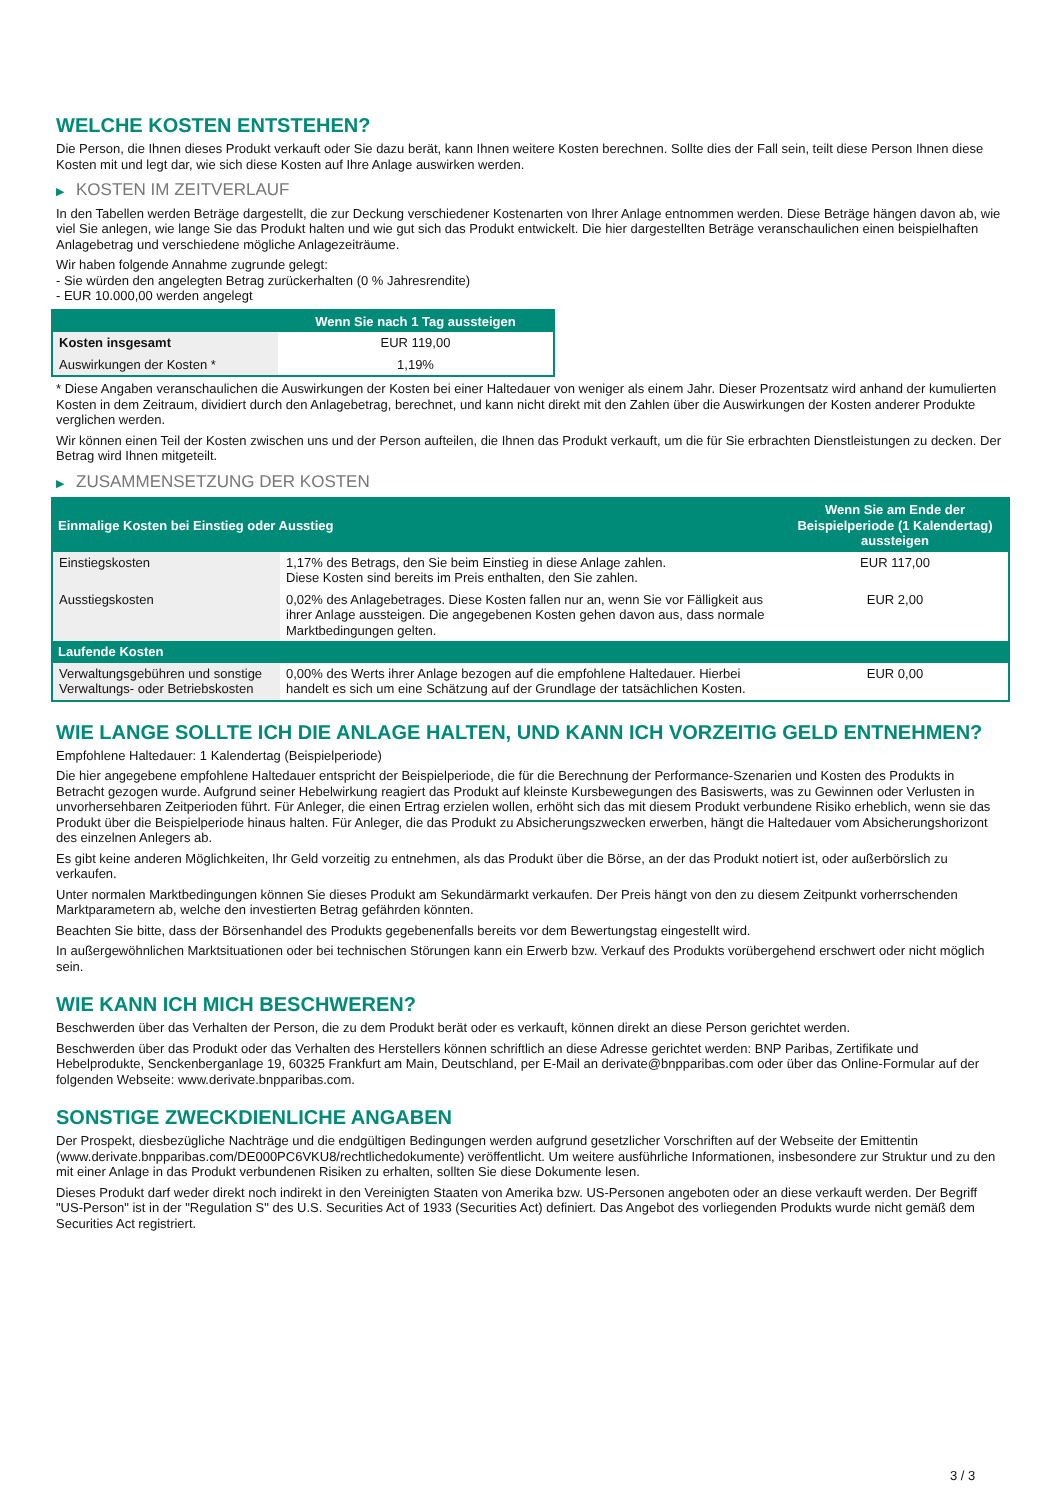WELCHE KOSTEN ENTSTEHEN?
Die Person, die Ihnen dieses Produkt verkauft oder Sie dazu berät, kann Ihnen weitere Kosten berechnen. Sollte dies der Fall sein, teilt diese Person Ihnen diese Kosten mit und legt dar, wie sich diese Kosten auf Ihre Anlage auswirken werden.
▶ KOSTEN IM ZEITVERLAUF
In den Tabellen werden Beträge dargestellt, die zur Deckung verschiedener Kostenarten von Ihrer Anlage entnommen werden. Diese Beträge hängen davon ab, wie viel Sie anlegen, wie lange Sie das Produkt halten und wie gut sich das Produkt entwickelt. Die hier dargestellten Beträge veranschaulichen einen beispielhaften Anlagebetrag und verschiedene mögliche Anlagezeiträume.
Wir haben folgende Annahme zugrunde gelegt:
- Sie würden den angelegten Betrag zurückerhalten (0 % Jahresrendite)
- EUR 10.000,00 werden angelegt
| | Wenn Sie nach 1 Tag aussteigen |
| --- | --- |
| Kosten insgesamt | EUR 119,00 |
| Auswirkungen der Kosten * | 1,19% |
* Diese Angaben veranschaulichen die Auswirkungen der Kosten bei einer Haltedauer von weniger als einem Jahr. Dieser Prozentsatz wird anhand der kumulierten Kosten in dem Zeitraum, dividiert durch den Anlagebetrag, berechnet, und kann nicht direkt mit den Zahlen über die Auswirkungen der Kosten anderer Produkte verglichen werden.
Wir können einen Teil der Kosten zwischen uns und der Person aufteilen, die Ihnen das Produkt verkauft, um die für Sie erbrachten Dienstleistungen zu decken. Der Betrag wird Ihnen mitgeteilt.
▶ ZUSAMMENSETZUNG DER KOSTEN
| Einmalige Kosten bei Einstieg oder Ausstieg | | Wenn Sie am Ende der Beispielperiode (1 Kalendertag) aussteigen |
| --- | --- | --- |
| Einstiegskosten | 1,17% des Betrags, den Sie beim Einstieg in diese Anlage zahlen. Diese Kosten sind bereits im Preis enthalten, den Sie zahlen. | EUR 117,00 |
| Ausstiegskosten | 0,02% des Anlagebetrages. Diese Kosten fallen nur an, wenn Sie vor Fälligkeit aus ihrer Anlage aussteigen. Die angegebenen Kosten gehen davon aus, dass normale Marktbedingungen gelten. | EUR 2,00 |
| Laufende Kosten | | |
| Verwaltungsgebühren und sonstige Verwaltungs- oder Betriebskosten | 0,00% des Werts ihrer Anlage bezogen auf die empfohlene Haltedauer. Hierbei handelt es sich um eine Schätzung auf der Grundlage der tatsächlichen Kosten. | EUR 0,00 |
WIE LANGE SOLLTE ICH DIE ANLAGE HALTEN, UND KANN ICH VORZEITIG GELD ENTNEHMEN?
Empfohlene Haltedauer: 1 Kalendertag (Beispielperiode)
Die hier angegebene empfohlene Haltedauer entspricht der Beispielperiode, die für die Berechnung der Performance-Szenarien und Kosten des Produkts in Betracht gezogen wurde. Aufgrund seiner Hebelwirkung reagiert das Produkt auf kleinste Kursbewegungen des Basiswerts, was zu Gewinnen oder Verlusten in unvorhersehbaren Zeitperioden führt. Für Anleger, die einen Ertrag erzielen wollen, erhöht sich das mit diesem Produkt verbundene Risiko erheblich, wenn sie das Produkt über die Beispielperiode hinaus halten. Für Anleger, die das Produkt zu Absicherungszwecken erwerben, hängt die Haltedauer vom Absicherungshorizont des einzelnen Anlegers ab.
Es gibt keine anderen Möglichkeiten, Ihr Geld vorzeitig zu entnehmen, als das Produkt über die Börse, an der das Produkt notiert ist, oder außerbörslich zu verkaufen.
Unter normalen Marktbedingungen können Sie dieses Produkt am Sekundärmarkt verkaufen. Der Preis hängt von den zu diesem Zeitpunkt vorherrschenden Marktparametern ab, welche den investierten Betrag gefährden könnten.
Beachten Sie bitte, dass der Börsenhandel des Produkts gegebenenfalls bereits vor dem Bewertungstag eingestellt wird.
In außergewöhnlichen Marktsituationen oder bei technischen Störungen kann ein Erwerb bzw. Verkauf des Produkts vorübergehend erschwert oder nicht möglich sein.
WIE KANN ICH MICH BESCHWEREN?
Beschwerden über das Verhalten der Person, die zu dem Produkt berät oder es verkauft, können direkt an diese Person gerichtet werden.
Beschwerden über das Produkt oder das Verhalten des Herstellers können schriftlich an diese Adresse gerichtet werden: BNP Paribas, Zertifikate und Hebelprodukte, Senckenberganlage 19, 60325 Frankfurt am Main, Deutschland, per E-Mail an derivate@bnpparibas.com oder über das Online-Formular auf der folgenden Webseite: www.derivate.bnpparibas.com.
SONSTIGE ZWECKDIENLICHE ANGABEN
Der Prospekt, diesbezügliche Nachträge und die endgültigen Bedingungen werden aufgrund gesetzlicher Vorschriften auf der Webseite der Emittentin (www.derivate.bnpparibas.com/DE000PC6VKU8/rechtlichedokumente) veröffentlicht. Um weitere ausführliche Informationen, insbesondere zur Struktur und zu den mit einer Anlage in das Produkt verbundenen Risiken zu erhalten, sollten Sie diese Dokumente lesen.
Dieses Produkt darf weder direkt noch indirekt in den Vereinigten Staaten von Amerika bzw. US-Personen angeboten oder an diese verkauft werden. Der Begriff "US-Person" ist in der "Regulation S" des U.S. Securities Act of 1933 (Securities Act) definiert. Das Angebot des vorliegenden Produkts wurde nicht gemäß dem Securities Act registriert.
3 / 3